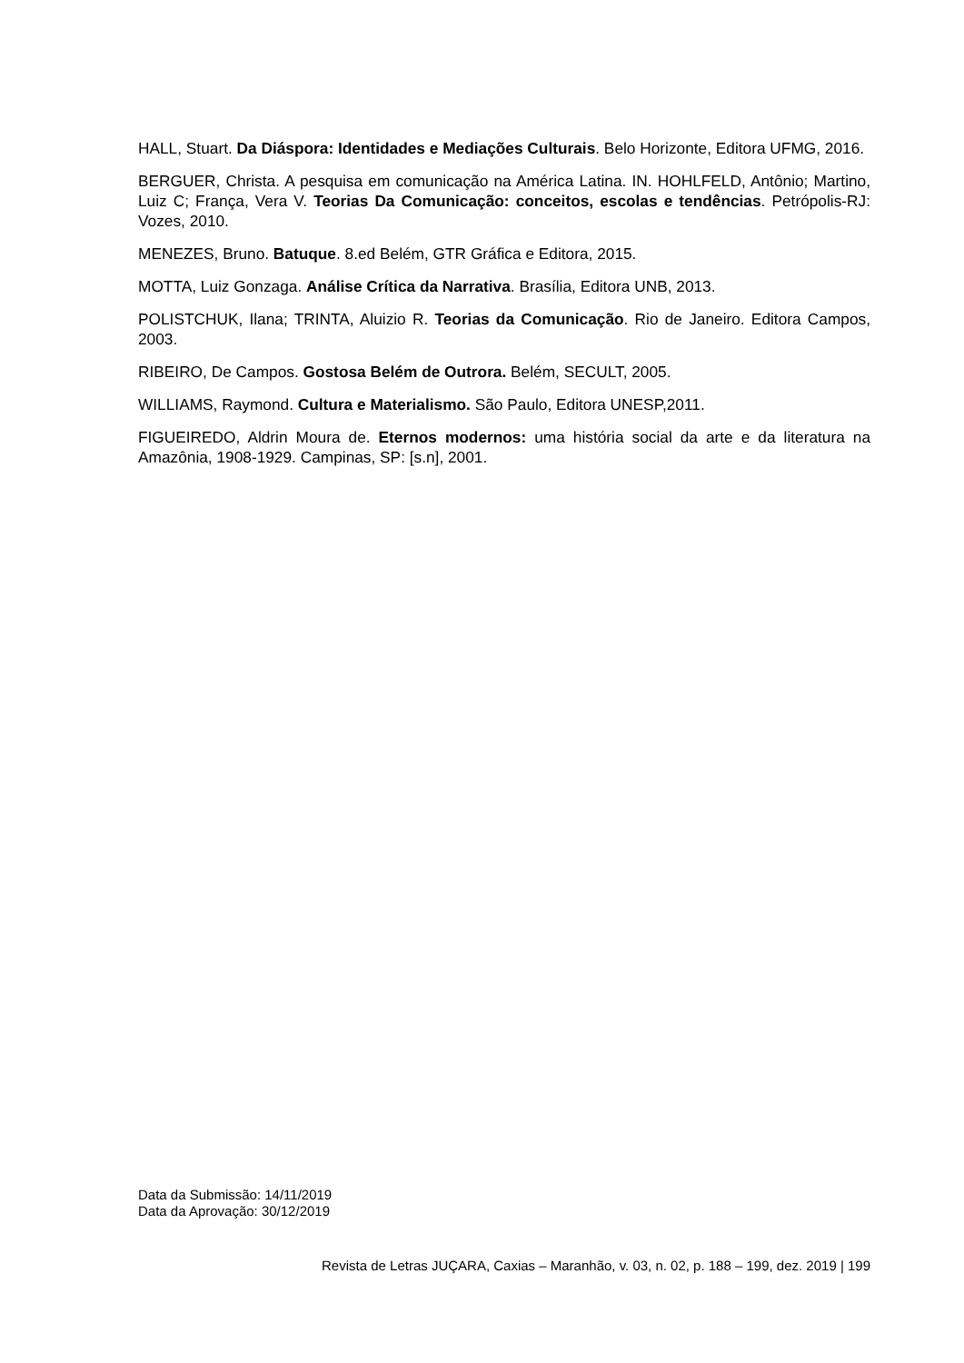HALL, Stuart. Da Diáspora: Identidades e Mediações Culturais. Belo Horizonte, Editora UFMG, 2016.
BERGUER, Christa. A pesquisa em comunicação na América Latina. IN. HOHLFELD, Antônio; Martino, Luiz C; França, Vera V. Teorias Da Comunicação: conceitos, escolas e tendências. Petrópolis-RJ: Vozes, 2010.
MENEZES, Bruno. Batuque. 8.ed Belém, GTR Gráfica e Editora, 2015.
MOTTA, Luiz Gonzaga. Análise Crítica da Narrativa. Brasília, Editora UNB, 2013.
POLISTCHUK, Ilana; TRINTA, Aluizio R. Teorias da Comunicação. Rio de Janeiro. Editora Campos, 2003.
RIBEIRO, De Campos. Gostosa Belém de Outrora. Belém, SECULT, 2005.
WILLIAMS, Raymond. Cultura e Materialismo. São Paulo, Editora UNESP,2011.
FIGUEIREDO, Aldrin Moura de. Eternos modernos: uma história social da arte e da literatura na Amazônia, 1908-1929. Campinas, SP: [s.n], 2001.
Data da Submissão: 14/11/2019
Data da Aprovação: 30/12/2019
Revista de Letras JUÇARA, Caxias – Maranhão, v. 03, n. 02, p. 188 – 199, dez. 2019 | 199